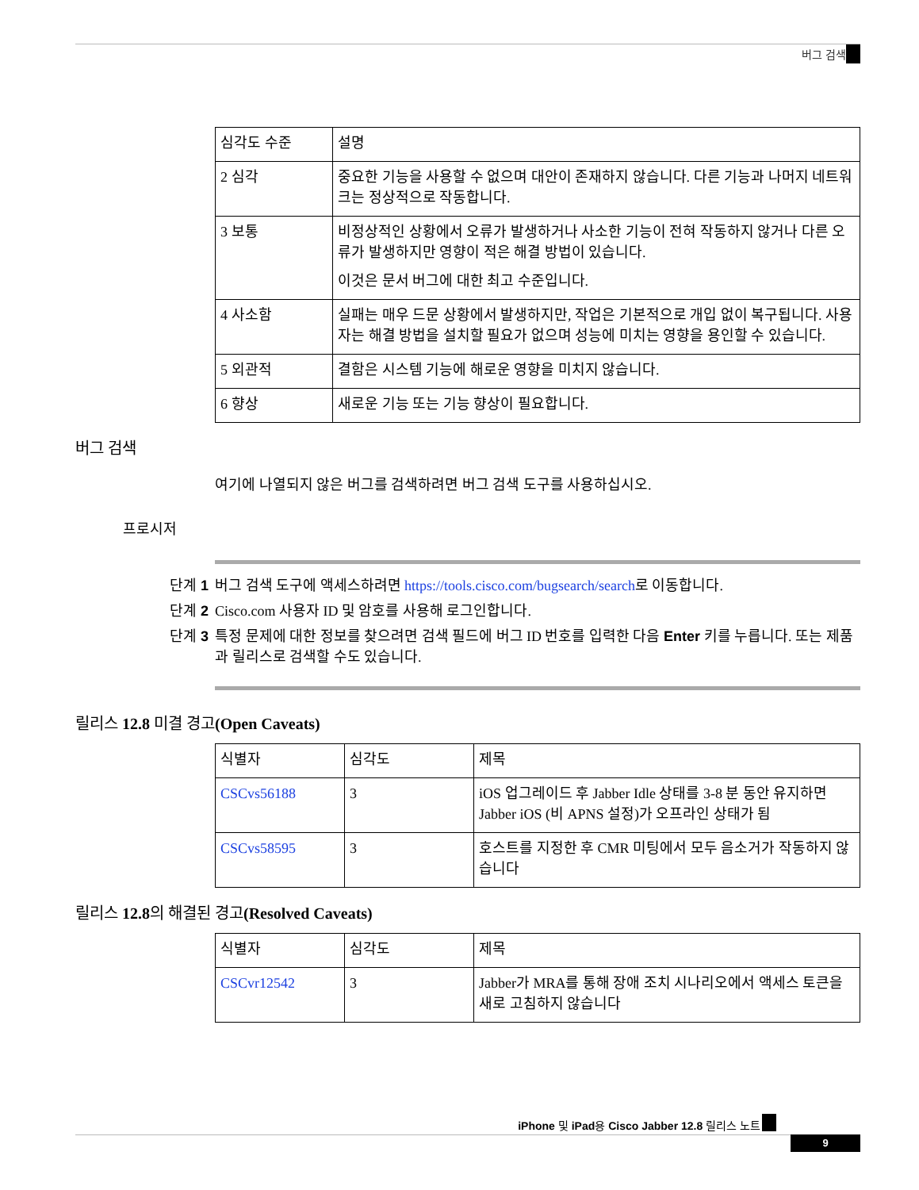버그 검색
| 심각도 수준 | 설명 |
| 2 심각 | 중요한 기능을 사용할 수 없으며 대안이 존재하지 않습니다. 다른 기능과 나머지 네트워크는 정상적으로 작동합니다. |
| 3 보통 | 비정상적인 상황에서 오류가 발생하거나 사소한 기능이 전혀 작동하지 않거나 다른 오류가 발생하지만 영향이 적은 해결 방법이 있습니다. 이것은 문서 버그에 대한 최고 수준입니다. |
| 4 사소함 | 실패는 매우 드문 상황에서 발생하지만, 작업은 기본적으로 개입 없이 복구됩니다. 사용자는 해결 방법을 설치할 필요가 없으며 성능에 미치는 영향을 용인할 수 있습니다. |
| 5 외관적 | 결함은 시스템 기능에 해로운 영향을 미치지 않습니다. |
| 6 향상 | 새로운 기능 또는 기능 향상이 필요합니다. |
버그 검색
여기에 나열되지 않은 버그를 검색하려면 버그 검색 도구를 사용하십시오.
프로시저
단계 1 버그 검색 도구에 액세스하려면 https://tools.cisco.com/bugsearch/search로 이동합니다.
단계 2 Cisco.com 사용자 ID 및 암호를 사용해 로그인합니다.
단계 3 특정 문제에 대한 정보를 찾으려면 검색 필드에 버그 ID 번호를 입력한 다음 Enter 키를 누릅니다. 또는 제품과 릴리스로 검색할 수도 있습니다.
릴리스 12.8 미결 경고(Open Caveats)
| 식별자 | 심각도 | 제목 |
| CSCvs56188 | 3 | iOS 업그레이드 후 Jabber Idle 상태를 3-8 분 동안 유지하면 Jabber iOS (비 APNS 설정)가 오프라인 상태가 됨 |
| CSCvs58595 | 3 | 호스트를 지정한 후 CMR 미팅에서 모두 음소거가 작동하지 않습니다 |
릴리스 12.8의 해결된 경고(Resolved Caveats)
| 식별자 | 심각도 | 제목 |
| CSCvr12542 | 3 | Jabber가 MRA를 통해 장애 조치 시나리오에서 액세스 토큰을 새로 고침하지 않습니다 |
iPhone 및 iPad용 Cisco Jabber 12.8 릴리스 노트
9